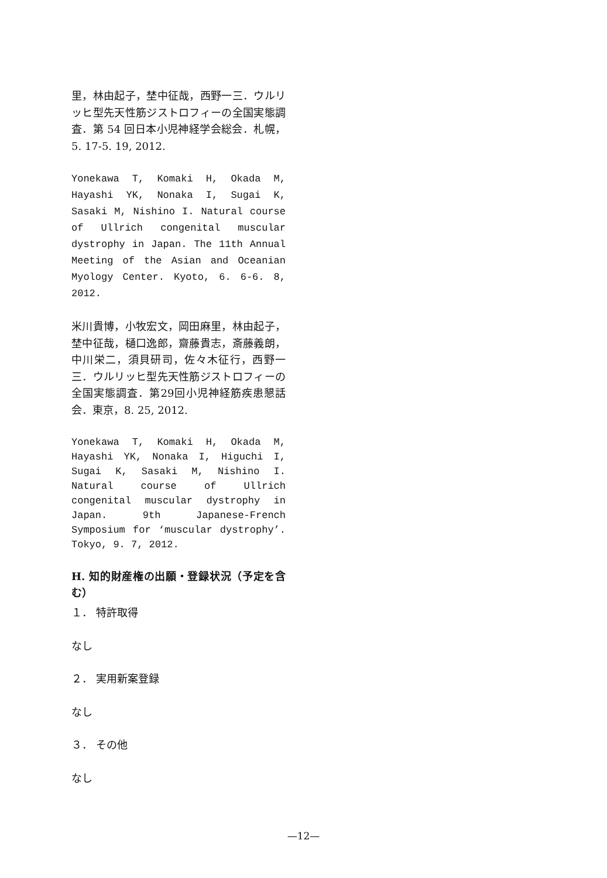里，林由起子，埜中征哉，西野一三．ウルリッヒ型先天性筋ジストロフィーの全国実態調査．第 54 回日本小児神経学会総会．札幌，5. 17-5. 19, 2012.
Yonekawa T, Komaki H, Okada M, Hayashi YK, Nonaka I, Sugai K, Sasaki M, Nishino I. Natural course of Ullrich congenital muscular dystrophy in Japan. The 11th Annual Meeting of the Asian and Oceanian Myology Center. Kyoto, 6. 6-6. 8, 2012.
米川貴博，小牧宏文，岡田麻里，林由起子，埜中征哉，樋口逸郎，齋藤貴志，斎藤義朗，中川栄二，須貝研司，佐々木征行，西野一三．ウルリッヒ型先天性筋ジストロフィーの全国実態調査．第29回小児神経筋疾患懇話会．東京，8. 25, 2012.
Yonekawa T, Komaki H, Okada M, Hayashi YK, Nonaka I, Higuchi I, Sugai K, Sasaki M, Nishino I. Natural course of Ullrich congenital muscular dystrophy in Japan. 9th Japanese-French Symposium for ‘muscular dystrophy’. Tokyo, 9. 7, 2012.
H. 知的財産権の出願・登録状況（予定を含む）
１． 特許取得
なし
２． 実用新案登録
なし
３． その他
なし
—12—